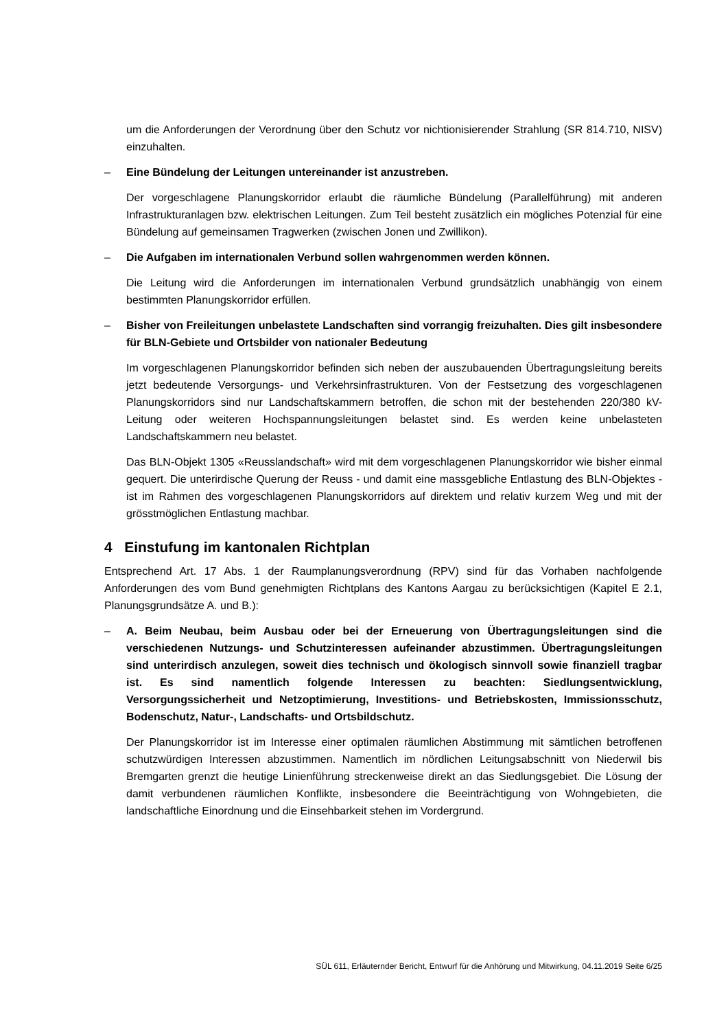um die Anforderungen der Verordnung über den Schutz vor nichtionisierender Strahlung (SR 814.710, NISV) einzuhalten.
– Eine Bündelung der Leitungen untereinander ist anzustreben.
Der vorgeschlagene Planungskorridor erlaubt die räumliche Bündelung (Parallelführung) mit anderen Infrastrukturanlagen bzw. elektrischen Leitungen. Zum Teil besteht zusätzlich ein mögliches Potenzial für eine Bündelung auf gemeinsamen Tragwerken (zwischen Jonen und Zwillikon).
– Die Aufgaben im internationalen Verbund sollen wahrgenommen werden können.
Die Leitung wird die Anforderungen im internationalen Verbund grundsätzlich unabhängig von einem bestimmten Planungskorridor erfüllen.
– Bisher von Freileitungen unbelastete Landschaften sind vorrangig freizuhalten. Dies gilt insbesondere für BLN-Gebiete und Ortsbilder von nationaler Bedeutung
Im vorgeschlagenen Planungskorridor befinden sich neben der auszubauenden Übertragungsleitung bereits jetzt bedeutende Versorgungs- und Verkehrsinfrastrukturen. Von der Festsetzung des vorgeschlagenen Planungskorridors sind nur Landschaftskammern betroffen, die schon mit der bestehenden 220/380 kV-Leitung oder weiteren Hochspannungsleitungen belastet sind. Es werden keine unbelasteten Landschaftskammern neu belastet.
Das BLN-Objekt 1305 «Reusslandschaft» wird mit dem vorgeschlagenen Planungskorridor wie bisher einmal gequert. Die unterirdische Querung der Reuss - und damit eine massgebliche Entlastung des BLN-Objektes - ist im Rahmen des vorgeschlagenen Planungskorridors auf direktem und relativ kurzem Weg und mit der grösstmöglichen Entlastung machbar.
4 Einstufung im kantonalen Richtplan
Entsprechend Art. 17 Abs. 1 der Raumplanungsverordnung (RPV) sind für das Vorhaben nachfolgende Anforderungen des vom Bund genehmigten Richtplans des Kantons Aargau zu berücksichtigen (Kapitel E 2.1, Planungsgrundsätze A. und B.):
– A. Beim Neubau, beim Ausbau oder bei der Erneuerung von Übertragungsleitungen sind die verschiedenen Nutzungs- und Schutzinteressen aufeinander abzustimmen. Übertragungsleitungen sind unterirdisch anzulegen, soweit dies technisch und ökologisch sinnvoll sowie finanziell tragbar ist. Es sind namentlich folgende Interessen zu beachten: Siedlungsentwicklung, Versorgungssicherheit und Netzoptimierung, Investitions- und Betriebskosten, Immissionsschutz, Bodenschutz, Natur-, Landschafts- und Ortsbildschutz.
Der Planungskorridor ist im Interesse einer optimalen räumlichen Abstimmung mit sämtlichen betroffenen schutzwürdigen Interessen abzustimmen. Namentlich im nördlichen Leitungsabschnitt von Niederwil bis Bremgarten grenzt die heutige Linienführung streckenweise direkt an das Siedlungsgebiet. Die Lösung der damit verbundenen räumlichen Konflikte, insbesondere die Beeinträchtigung von Wohngebieten, die landschaftliche Einordnung und die Einsehbarkeit stehen im Vordergrund.
SÜL 611, Erläuternder Bericht, Entwurf für die Anhörung und Mitwirkung, 04.11.2019 Seite 6/25